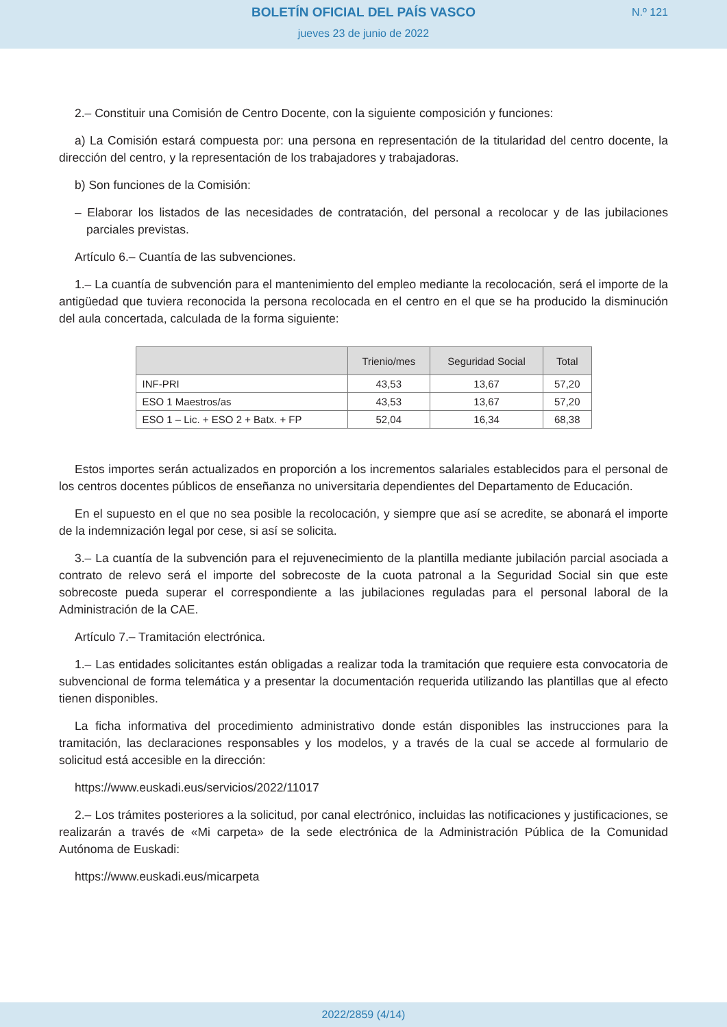BOLETÍN OFICIAL DEL PAÍS VASCO
N.º 121
jueves 23 de junio de 2022
2.– Constituir una Comisión de Centro Docente, con la siguiente composición y funciones:
a) La Comisión estará compuesta por: una persona en representación de la titularidad del centro docente, la dirección del centro, y la representación de los trabajadores y trabajadoras.
b) Son funciones de la Comisión:
– Elaborar los listados de las necesidades de contratación, del personal a recolocar y de las jubilaciones parciales previstas.
Artículo 6.– Cuantía de las subvenciones.
1.– La cuantía de subvención para el mantenimiento del empleo mediante la recolocación, será el importe de la antigüedad que tuviera reconocida la persona recolocada en el centro en el que se ha producido la disminución del aula concertada, calculada de la forma siguiente:
| | Trienio/mes | Seguridad Social | Total |
| --- | --- | --- | --- |
| INF-PRI | 43,53 | 13,67 | 57,20 |
| ESO 1 Maestros/as | 43,53 | 13,67 | 57,20 |
| ESO 1 – Lic. + ESO 2 + Batx. + FP | 52,04 | 16,34 | 68,38 |
Estos importes serán actualizados en proporción a los incrementos salariales establecidos para el personal de los centros docentes públicos de enseñanza no universitaria dependientes del Departamento de Educación.
En el supuesto en el que no sea posible la recolocación, y siempre que así se acredite, se abonará el importe de la indemnización legal por cese, si así se solicita.
3.– La cuantía de la subvención para el rejuvenecimiento de la plantilla mediante jubilación parcial asociada a contrato de relevo será el importe del sobrecoste de la cuota patronal a la Seguridad Social sin que este sobrecoste pueda superar el correspondiente a las jubilaciones reguladas para el personal laboral de la Administración de la CAE.
Artículo 7.– Tramitación electrónica.
1.– Las entidades solicitantes están obligadas a realizar toda la tramitación que requiere esta convocatoria de subvencional de forma telemática y a presentar la documentación requerida utilizando las plantillas que al efecto tienen disponibles.
La ficha informativa del procedimiento administrativo donde están disponibles las instrucciones para la tramitación, las declaraciones responsables y los modelos, y a través de la cual se accede al formulario de solicitud está accesible en la dirección:
https://www.euskadi.eus/servicios/2022/11017
2.– Los trámites posteriores a la solicitud, por canal electrónico, incluidas las notificaciones y justificaciones, se realizarán a través de «Mi carpeta» de la sede electrónica de la Administración Pública de la Comunidad Autónoma de Euskadi:
https://www.euskadi.eus/micarpeta
2022/2859 (4/14)